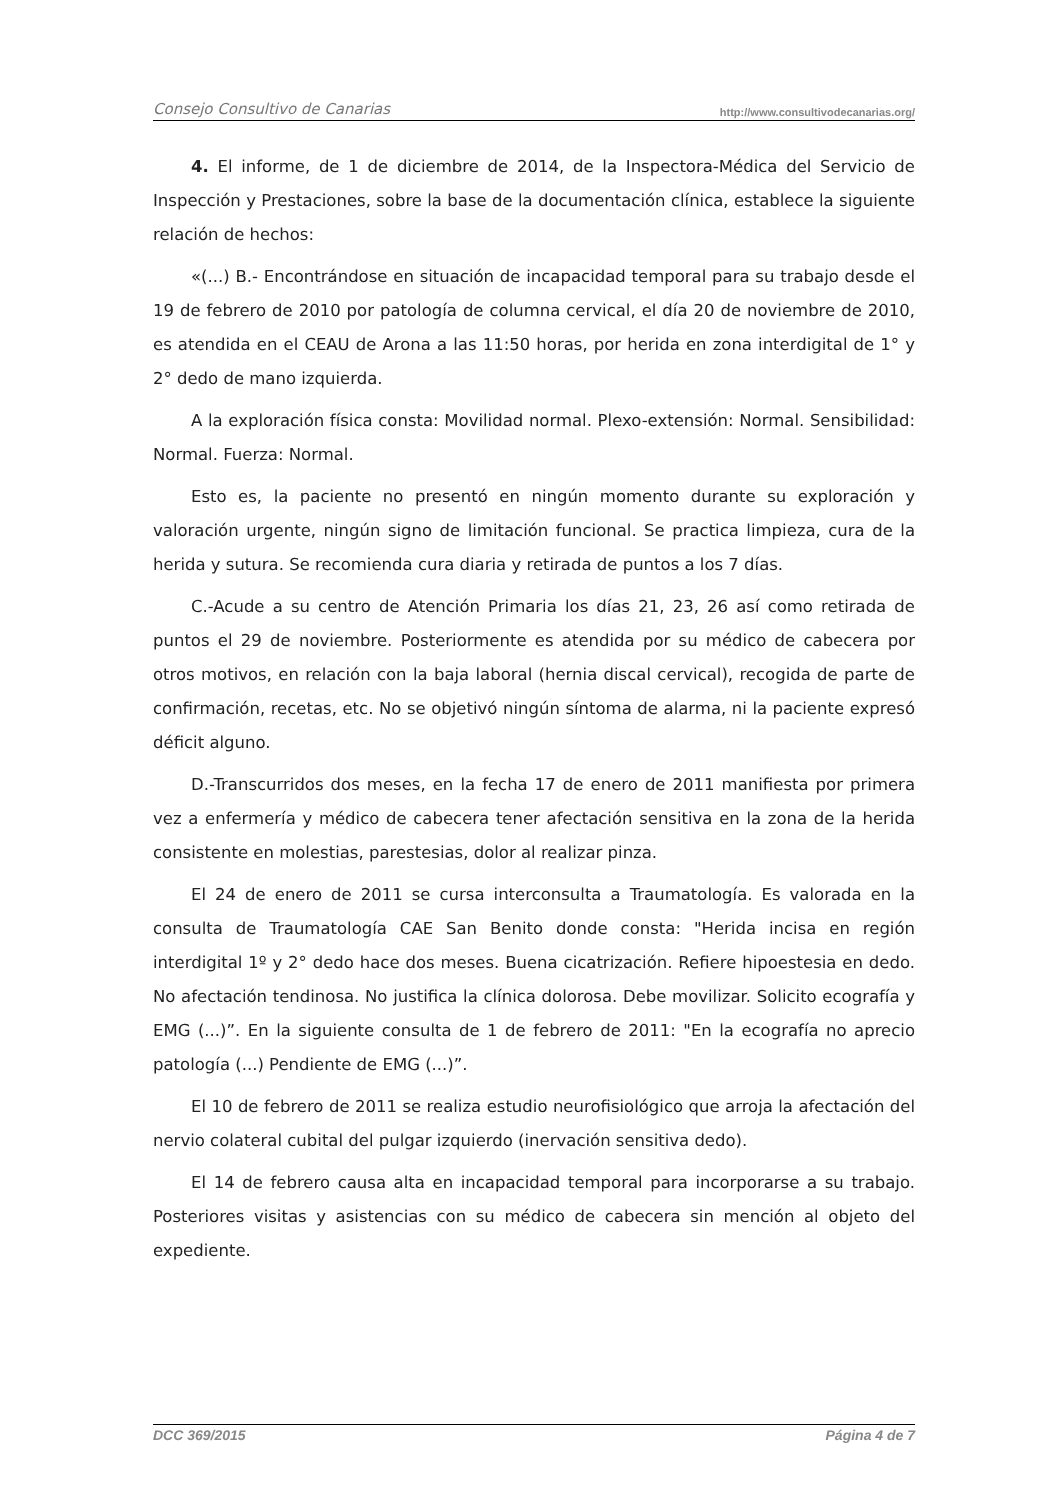Consejo Consultivo de Canarias http://www.consultivodecanarias.org/
4. El informe, de 1 de diciembre de 2014, de la Inspectora-Médica del Servicio de Inspección y Prestaciones, sobre la base de la documentación clínica, establece la siguiente relación de hechos:
«(...) B.- Encontrándose en situación de incapacidad temporal para su trabajo desde el 19 de febrero de 2010 por patología de columna cervical, el día 20 de noviembre de 2010, es atendida en el CEAU de Arona a las 11:50 horas, por herida en zona interdigital de 1° y 2° dedo de mano izquierda.
A la exploración física consta: Movilidad normal. Plexo-extensión: Normal. Sensibilidad: Normal. Fuerza: Normal.
Esto es, la paciente no presentó en ningún momento durante su exploración y valoración urgente, ningún signo de limitación funcional. Se practica limpieza, cura de la herida y sutura. Se recomienda cura diaria y retirada de puntos a los 7 días.
C.-Acude a su centro de Atención Primaria los días 21, 23, 26 así como retirada de puntos el 29 de noviembre. Posteriormente es atendida por su médico de cabecera por otros motivos, en relación con la baja laboral (hernia discal cervical), recogida de parte de confirmación, recetas, etc. No se objetivó ningún síntoma de alarma, ni la paciente expresó déficit alguno.
D.-Transcurridos dos meses, en la fecha 17 de enero de 2011 manifiesta por primera vez a enfermería y médico de cabecera tener afectación sensitiva en la zona de la herida consistente en molestias, parestesias, dolor al realizar pinza.
El 24 de enero de 2011 se cursa interconsulta a Traumatología. Es valorada en la consulta de Traumatología CAE San Benito donde consta: "Herida incisa en región interdigital 1º y 2° dedo hace dos meses. Buena cicatrización. Refiere hipoestesia en dedo. No afectación tendinosa. No justifica la clínica dolorosa. Debe movilizar. Solicito ecografía y EMG (...)”. En la siguiente consulta de 1 de febrero de 2011: "En la ecografía no aprecio patología (...) Pendiente de EMG (...)”.
El 10 de febrero de 2011 se realiza estudio neurofisiológico que arroja la afectación del nervio colateral cubital del pulgar izquierdo (inervación sensitiva dedo).
El 14 de febrero causa alta en incapacidad temporal para incorporarse a su trabajo. Posteriores visitas y asistencias con su médico de cabecera sin mención al objeto del expediente.
DCC 369/2015 Página 4 de 7